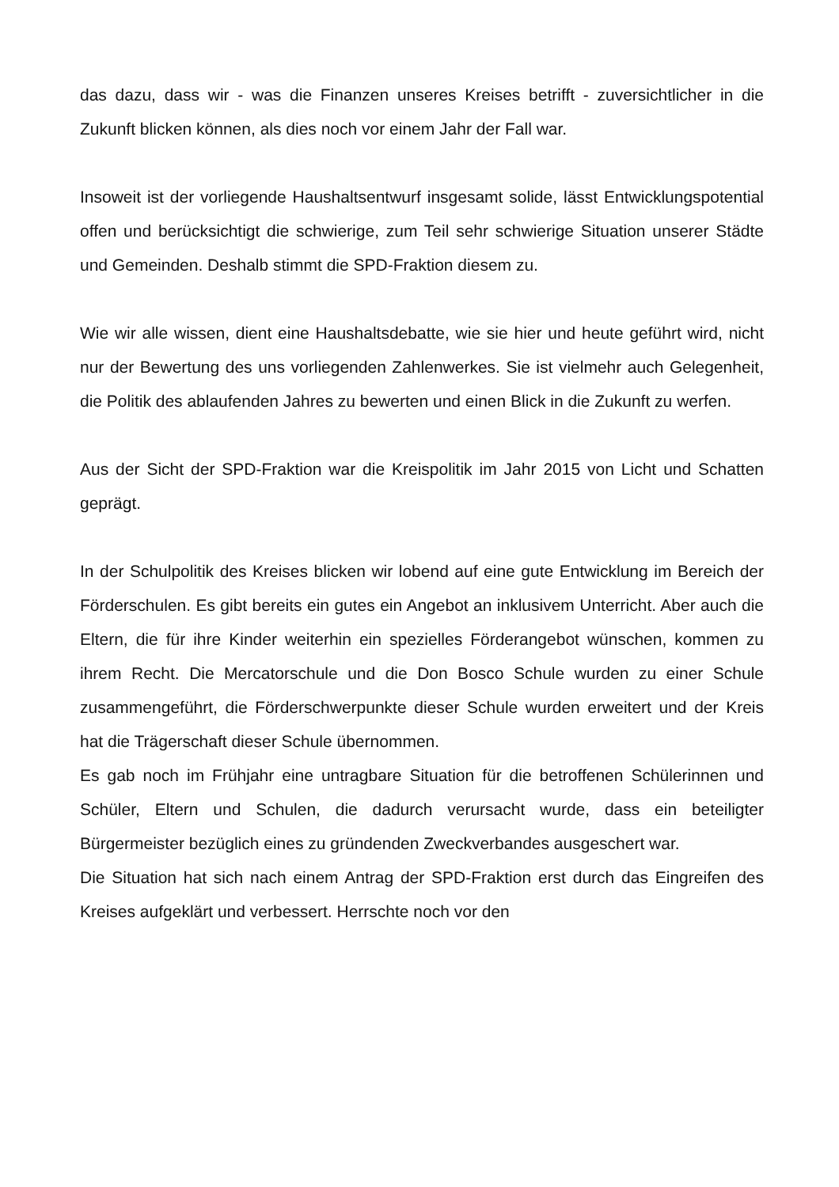das dazu, dass wir - was die Finanzen unseres Kreises betrifft - zuversichtlicher in die Zukunft blicken können, als dies noch vor einem Jahr der Fall war.
Insoweit ist der vorliegende Haushaltsentwurf insgesamt solide, lässt Entwicklungspotential offen und berücksichtigt die schwierige, zum Teil sehr schwierige Situation unserer Städte und Gemeinden. Deshalb stimmt die SPD-Fraktion diesem zu.
Wie wir alle wissen, dient eine Haushaltsdebatte, wie sie hier und heute geführt wird, nicht nur der Bewertung des uns vorliegenden Zahlenwerkes. Sie ist vielmehr auch Gelegenheit, die Politik des ablaufenden Jahres zu bewerten und einen Blick in die Zukunft zu werfen.
Aus der Sicht der SPD-Fraktion war die Kreispolitik im Jahr 2015 von Licht und Schatten geprägt.
In der Schulpolitik des Kreises blicken wir lobend auf eine gute Entwicklung im Bereich der Förderschulen. Es gibt bereits ein gutes ein Angebot an inklusivem Unterricht. Aber auch die Eltern, die für ihre Kinder weiterhin ein spezielles Förderangebot wünschen, kommen zu ihrem Recht. Die Mercatorschule und die Don Bosco Schule wurden zu einer Schule zusammengeführt, die Förderschwerpunkte dieser Schule wurden erweitert und der Kreis hat die Trägerschaft dieser Schule übernommen.
Es gab noch im Frühjahr eine untragbare Situation für die betroffenen Schülerinnen und Schüler, Eltern und Schulen, die dadurch verursacht wurde, dass ein beteiligter Bürgermeister bezüglich eines zu gründenden Zweckverbandes ausgeschert war.
Die Situation hat sich nach einem Antrag der SPD-Fraktion erst durch das Eingreifen des Kreises aufgeklärt und verbessert. Herrschte noch vor den